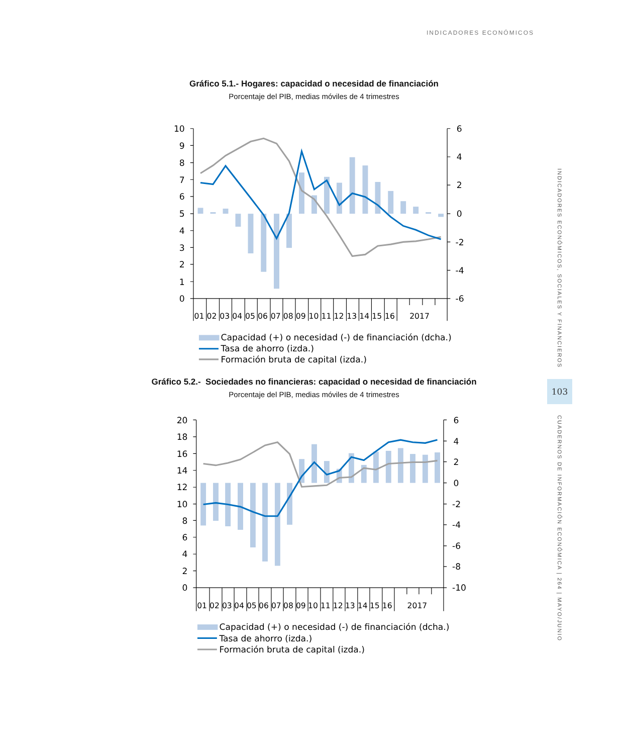INDICADORES ECONÓMICOS
Gráfico 5.1.- Hogares: capacidad o necesidad de financiación
Porcentaje del PIB, medias móviles de 4 trimestres
10
9
8
7
6
5
4
3
2
1
0
6
4
2
0
-2
-4
-6
01
02
03
04
05
06
07
08
09
10
11
12
13
14
15
16
2017
Capacidad (+) o necesidad (-) de financiación (dcha.)
Tasa de ahorro (izda.)
Formación bruta de capital (izda.)
Gráfico 5.2.- Sociedades no financieras: capacidad o necesidad de financiación
Porcentaje del PIB, medias móviles de 4 trimestres
20
18
16
14
12
10
8
6
4
2
0
6
4
2
0
-2
-4
-6
-8
-10
01
02
03
04
05
06
07
08
09
10
11
12
13
14
15
16
2017
Capacidad (+) o necesidad (-) de financiación (dcha.)
Tasa de ahorro (izda.)
Formación bruta de capital (izda.)
INDICADORES ECONÓMICOS, SOCIALES Y FINANCIEROS
103
CUADERNOS DE INFORMACIÓN ECONÓMICA | 264 | MAYO/JUNIO